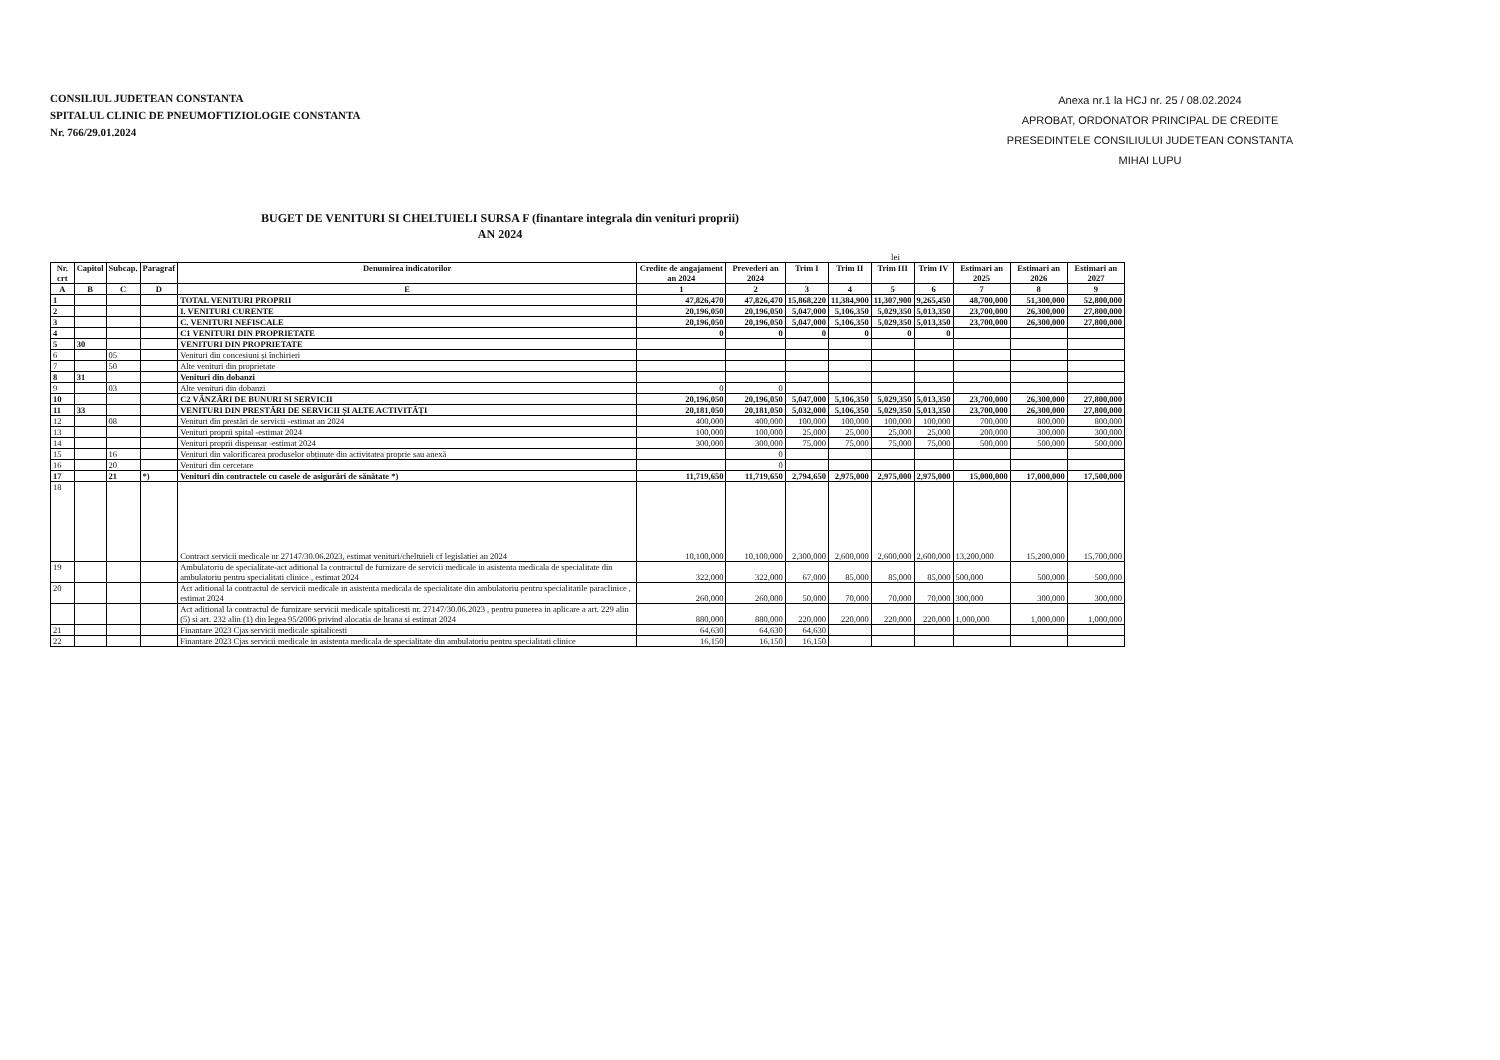CONSILIUL JUDETEAN CONSTANTA
SPITALUL CLINIC DE PNEUMOFTIZIOLOGIE CONSTANTA
Nr. 766/29.01.2024
Anexa nr.1 la HCJ nr. 25 / 08.02.2024
APROBAT, ORDONATOR PRINCIPAL DE CREDITE
PRESEDINTELE CONSILIULUI JUDETEAN CONSTANTA
MIHAI LUPU
BUGET DE VENITURI SI CHELTUIELI SURSA F (finantare integrala din venituri proprii)
AN 2024
lei
| Nr. crt | Capitol | Subcap. | Paragraf | Denumirea indicatorilor | Credite de angajament an 2024 | Prevederi an 2024 | Trim I | Trim II | Trim III | Trim IV | Estimari an 2025 | Estimari an 2026 | Estimari an 2027 |
| --- | --- | --- | --- | --- | --- | --- | --- | --- | --- | --- | --- | --- | --- |
| A | B | C | D | E | 1 | 2 | 3 | 4 | 5 | 6 | 7 | 8 | 9 |
| 1 | | | | TOTAL VENITURI PROPRII | 47,826,470 | 47,826,470 | 15,868,220 | 11,384,900 | 11,307,900 | 9,265,450 | 48,700,000 | 51,300,000 | 52,800,000 |
| 2 | | | | I. VENITURI CURENTE | 20,196,050 | 20,196,050 | 5,047,000 | 5,106,350 | 5,029,350 | 5,013,350 | 23,700,000 | 26,300,000 | 27,800,000 |
| 3 | | | | C. VENITURI NEFISCALE | 20,196,050 | 20,196,050 | 5,047,000 | 5,106,350 | 5,029,350 | 5,013,350 | 23,700,000 | 26,300,000 | 27,800,000 |
| 4 | | | | C1 VENITURI DIN PROPRIETATE | 0 | 0 | 0 | 0 | 0 | 0 | | | |
| 5 | 30 | | | VENITURI DIN PROPRIETATE | | | | | | | | | |
| 6 | | 05 | | Venituri din concesiuni și închirieri | | | | | | | | | |
| 7 | | 50 | | Alte venituri din proprietate | | | | | | | | | |
| 8 | 31 | | | Venituri din dobanzi | | | | | | | | | |
| 9 | | 03 | | Alte venituri din dobanzi | 0 | 0 | | | | | | | |
| 10 | | | | C2 VÂNZĂRI DE BUNURI SI SERVICII | 20,196,050 | 20,196,050 | 5,047,000 | 5,106,350 | 5,029,350 | 5,013,350 | 23,700,000 | 26,300,000 | 27,800,000 |
| 11 | 33 | | | VENITURI DIN PRESTĂRI DE SERVICII ȘI ALTE ACTIVITĂȚI | 20,181,050 | 20,181,050 | 5,032,000 | 5,106,350 | 5,029,350 | 5,013,350 | 23,700,000 | 26,300,000 | 27,800,000 |
| 12 | | 08 | | Venituri din prestări de servicii -estimat an 2024 | 400,000 | 400,000 | 100,000 | 100,000 | 100,000 | 100,000 | 700,000 | 800,000 | 800,000 |
| 13 | | | | Venituri proprii spital -estimat 2024 | 100,000 | 100,000 | 25,000 | 25,000 | 25,000 | 25,000 | 200,000 | 300,000 | 300,000 |
| 14 | | | | Venituri proprii dispensar -estimat 2024 | 300,000 | 300,000 | 75,000 | 75,000 | 75,000 | 75,000 | 500,000 | 500,000 | 500,000 |
| 15 | | 16 | | Venituri din valorificarea produselor obținute din activitatea proprie sau anexă | | 0 | | | | | | | |
| 16 | | 20 | | Venituri din cercetare | | 0 | | | | | | | |
| 17 | | 21 | *) | Venituri din contractele cu casele de asigurări de sănătate *) | 11,719,650 | 11,719,650 | 2,794,650 | 2,975,000 | 2,975,000 | 2,975,000 | 15,000,000 | 17,000,000 | 17,500,000 |
| 18 | | | | Contract servicii medicale nr 27147/30.06.2023, estimat venituri/cheltuieli cf legislatiei an 2024 | 10,100,000 | 10,100,000 | 2,300,000 | 2,600,000 | 2,600,000 | 2,600,000 | 13,200,000 | 15,200,000 | 15,700,000 |
| 19 | | | | Ambulatoriu de specialitate-act aditional la contractul de furnizare de servicii medicale in asistenta medicala de specialitate din ambulatoriu pentru specialitati clinice , estimat 2024 | 322,000 | 322,000 | 67,000 | 85,000 | 85,000 | 85,000 | 500,000 | 500,000 | 500,000 |
| 20 | | | | Act aditional la contractul de servicii medicale in asistenta medicala de specialitate din ambulatoriu pentru specialitatile paraclinice , estimat 2024 | 260,000 | 260,000 | 50,000 | 70,000 | 70,000 | 70,000 | 300,000 | 300,000 | 300,000 |
| | | | | Act aditional la contractul de furnizare servicii medicale spitalicesti nr. 27147/30.06.2023 , pentru punerea in aplicare a art. 229 alin (5) si art. 232 alin (1) din legea 95/2006 privind alocatia de hrana si estimat 2024 | 880,000 | 880,000 | 220,000 | 220,000 | 220,000 | 220,000 | 1,000,000 | 1,000,000 | 1,000,000 |
| 21 | | | | Finantare 2023 Cjas servicii medicale spitalicesti | 64,630 | 64,630 | 64,630 | | | | | | |
| 22 | | | | Finantare 2023 Cjas servicii medicale in asistenta medicala de specialitate din ambulatoriu pentru specialitati clinice | 16,150 | 16,150 | 16,150 | | | | | | |